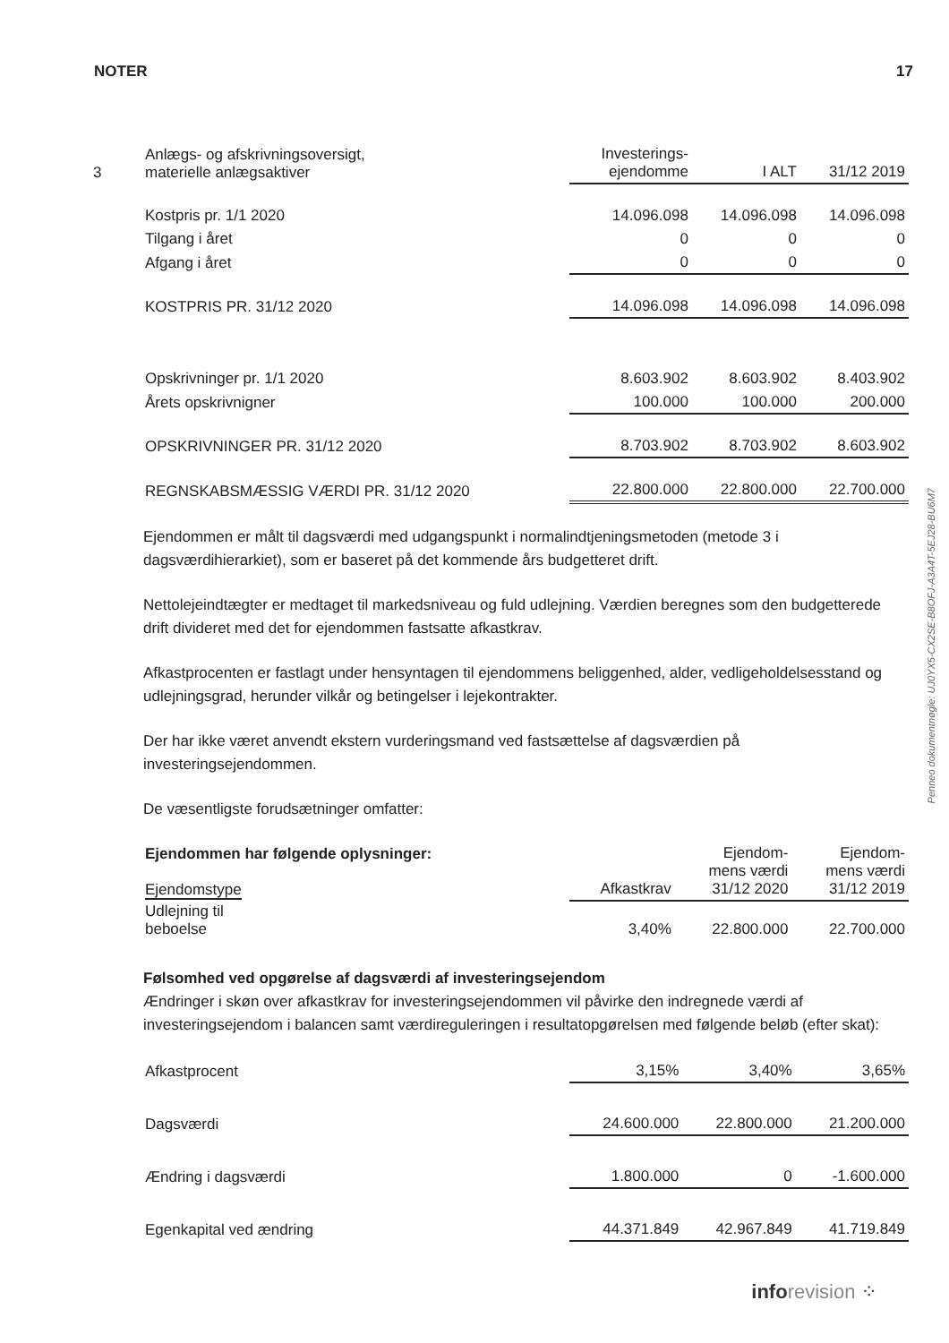NOTER 17
| 3 | Anlægs- og afskrivningsoversigt, materielle anlægsaktiver | Investerings- ejendomme | I ALT | 31/12 2019 |
| | Kostpris pr. 1/1 2020 | 14.096.098 | 14.096.098 | 14.096.098 |
| | Tilgang i året | 0 | 0 | 0 |
| | Afgang i året | 0 | 0 | 0 |
| | KOSTPRIS PR. 31/12 2020 | 14.096.098 | 14.096.098 | 14.096.098 |
| | Opskrivninger pr. 1/1 2020 | 8.603.902 | 8.603.902 | 8.403.902 |
| | Årets opskrivnigner | 100.000 | 100.000 | 200.000 |
| | OPSKRIVNINGER PR. 31/12 2020 | 8.703.902 | 8.703.902 | 8.603.902 |
| | REGNSKABSMÆSSIG VÆRDI PR. 31/12 2020 | 22.800.000 | 22.800.000 | 22.700.000 |
Ejendommen er målt til dagsværdi med udgangspunkt i normalindtjeningsmetoden (metode 3 i dagsværdihierarkiet), som er baseret på det kommende års budgetteret drift.
Nettolejeindtægter er medtaget til markedsniveau og fuld udlejning. Værdien beregnes som den budgetterede drift divideret med det for ejendommen fastsatte afkastkrav.
Afkastprocenten er fastlagt under hensyntagen til ejendommens beliggenhed, alder, vedligeholdelsesstand og udlejningsgrad, herunder vilkår og betingelser i lejekontrakter.
Der har ikke været anvendt ekstern vurderingsmand ved fastsættelse af dagsværdien på investeringsejendommen.
De væsentligste forudsætninger omfatter:
| | Ejendommen har følgende oplysninger: Ejendomstype | Afkastkrav | Ejendom- mens værdi 31/12 2020 | Ejendom- mens værdi 31/12 2019 |
| | Udlejning til beboelse | 3,40% | 22.800.000 | 22.700.000 |
Følsomhed ved opgørelse af dagsværdi af investeringsejendom
Ændringer i skøn over afkastkrav for investeringsejendommen vil påvirke den indregnede værdi af investeringsejendom i balancen samt værdireguleringen i resultatopgørelsen med følgende beløb (efter skat):
| | Afkastprocent | 3,15% | 3,40% | 3,65% |
| | Dagsværdi | 24.600.000 | 22.800.000 | 21.200.000 |
| | Ændring i dagsværdi | 1.800.000 | 0 | -1.600.000 |
| | Egenkapital ved ændring | 44.371.849 | 42.967.849 | 41.719.849 |
Penneo dokumentnøgle: UJ0YX5-CX2SE-B8OFJ-A3A4T-5EJ28-BU6M7
info revision ⁘